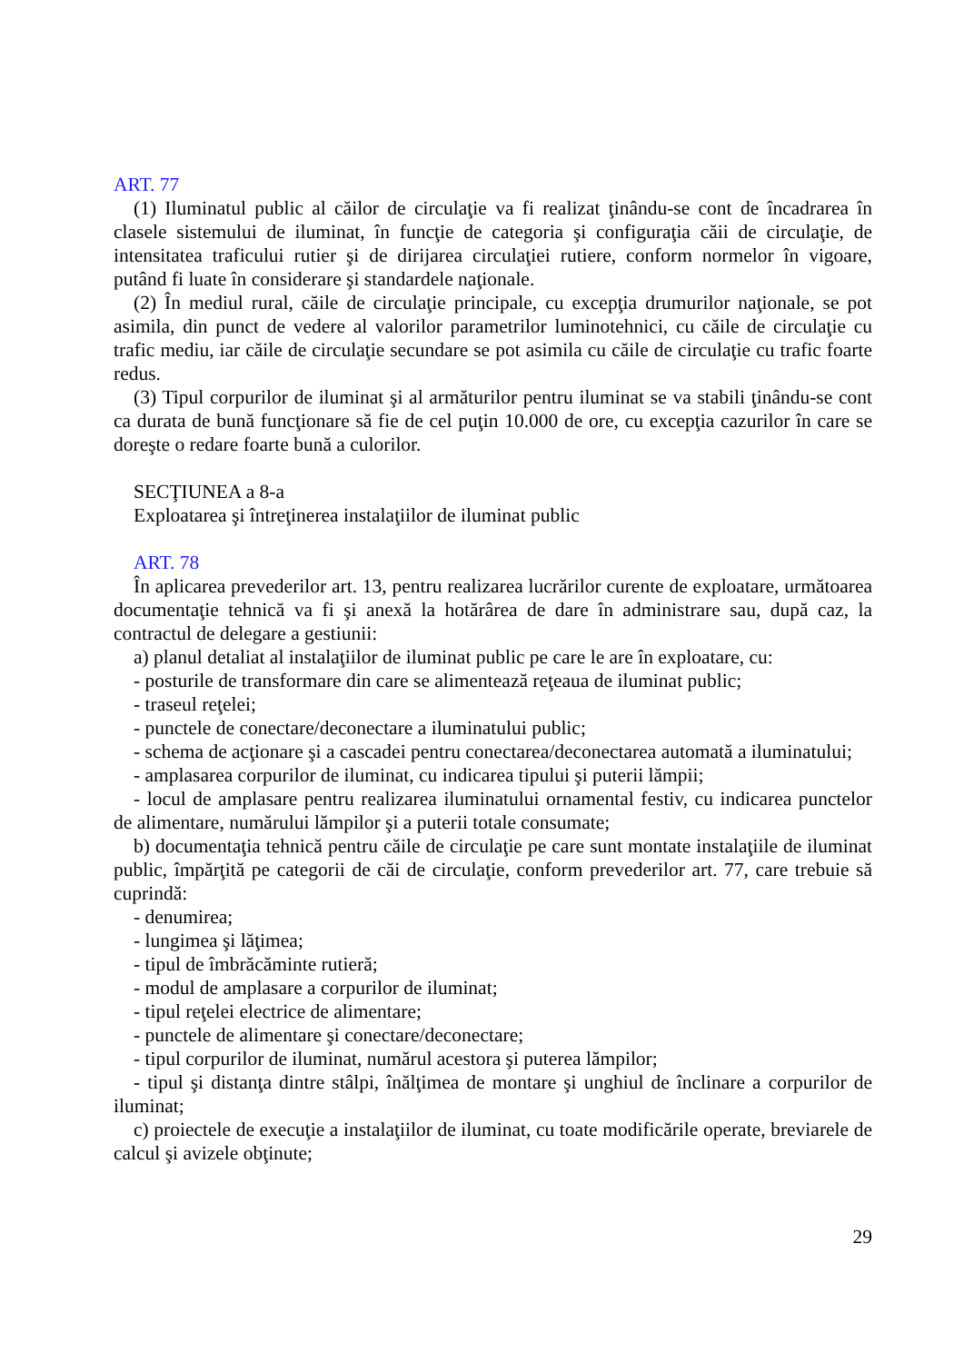ART. 77
(1) Iluminatul public al căilor de circulaţie va fi realizat ţinându-se cont de încadrarea în clasele sistemului de iluminat, în funcţie de categoria şi configuraţia căii de circulaţie, de intensitatea traficului rutier şi de dirijarea circulaţiei rutiere, conform normelor în vigoare, putând fi luate în considerare şi standardele naţionale.
(2) În mediul rural, căile de circulaţie principale, cu excepţia drumurilor naţionale, se pot asimila, din punct de vedere al valorilor parametrilor luminotehnici, cu căile de circulaţie cu trafic mediu, iar căile de circulaţie secundare se pot asimila cu căile de circulaţie cu trafic foarte redus.
(3) Tipul corpurilor de iluminat şi al armăturilor pentru iluminat se va stabili ţinându-se cont ca durata de bună funcţionare să fie de cel puţin 10.000 de ore, cu excepţia cazurilor în care se doreşte o redare foarte bună a culorilor.
SECŢIUNEA a 8-a
Exploatarea şi întreţinerea instalaţiilor de iluminat public
ART. 78
În aplicarea prevederilor art. 13, pentru realizarea lucrărilor curente de exploatare, următoarea documentaţie tehnică va fi şi anexă la hotărârea de dare în administrare sau, după caz, la contractul de delegare a gestiunii:
a) planul detaliat al instalaţiilor de iluminat public pe care le are în exploatare, cu:
- posturile de transformare din care se alimentează reţeaua de iluminat public;
- traseul reţelei;
- punctele de conectare/deconectare a iluminatului public;
- schema de acţionare şi a cascadei pentru conectarea/deconectarea automată a iluminatului;
- amplasarea corpurilor de iluminat, cu indicarea tipului şi puterii lămpii;
- locul de amplasare pentru realizarea iluminatului ornamental festiv, cu indicarea punctelor de alimentare, numărului lămpilor şi a puterii totale consumate;
b) documentaţia tehnică pentru căile de circulaţie pe care sunt montate instalaţiile de iluminat public, împărţită pe categorii de căi de circulaţie, conform prevederilor art. 77, care trebuie să cuprindă:
- denumirea;
- lungimea şi lăţimea;
- tipul de îmbrăcăminte rutieră;
- modul de amplasare a corpurilor de iluminat;
- tipul reţelei electrice de alimentare;
- punctele de alimentare şi conectare/deconectare;
- tipul corpurilor de iluminat, numărul acestora şi puterea lămpilor;
- tipul şi distanţa dintre stâlpi, înălţimea de montare şi unghiul de înclinare a corpurilor de iluminat;
c) proiectele de execuţie a instalaţiilor de iluminat, cu toate modificările operate, breviarele de calcul şi avizele obţinute;
29